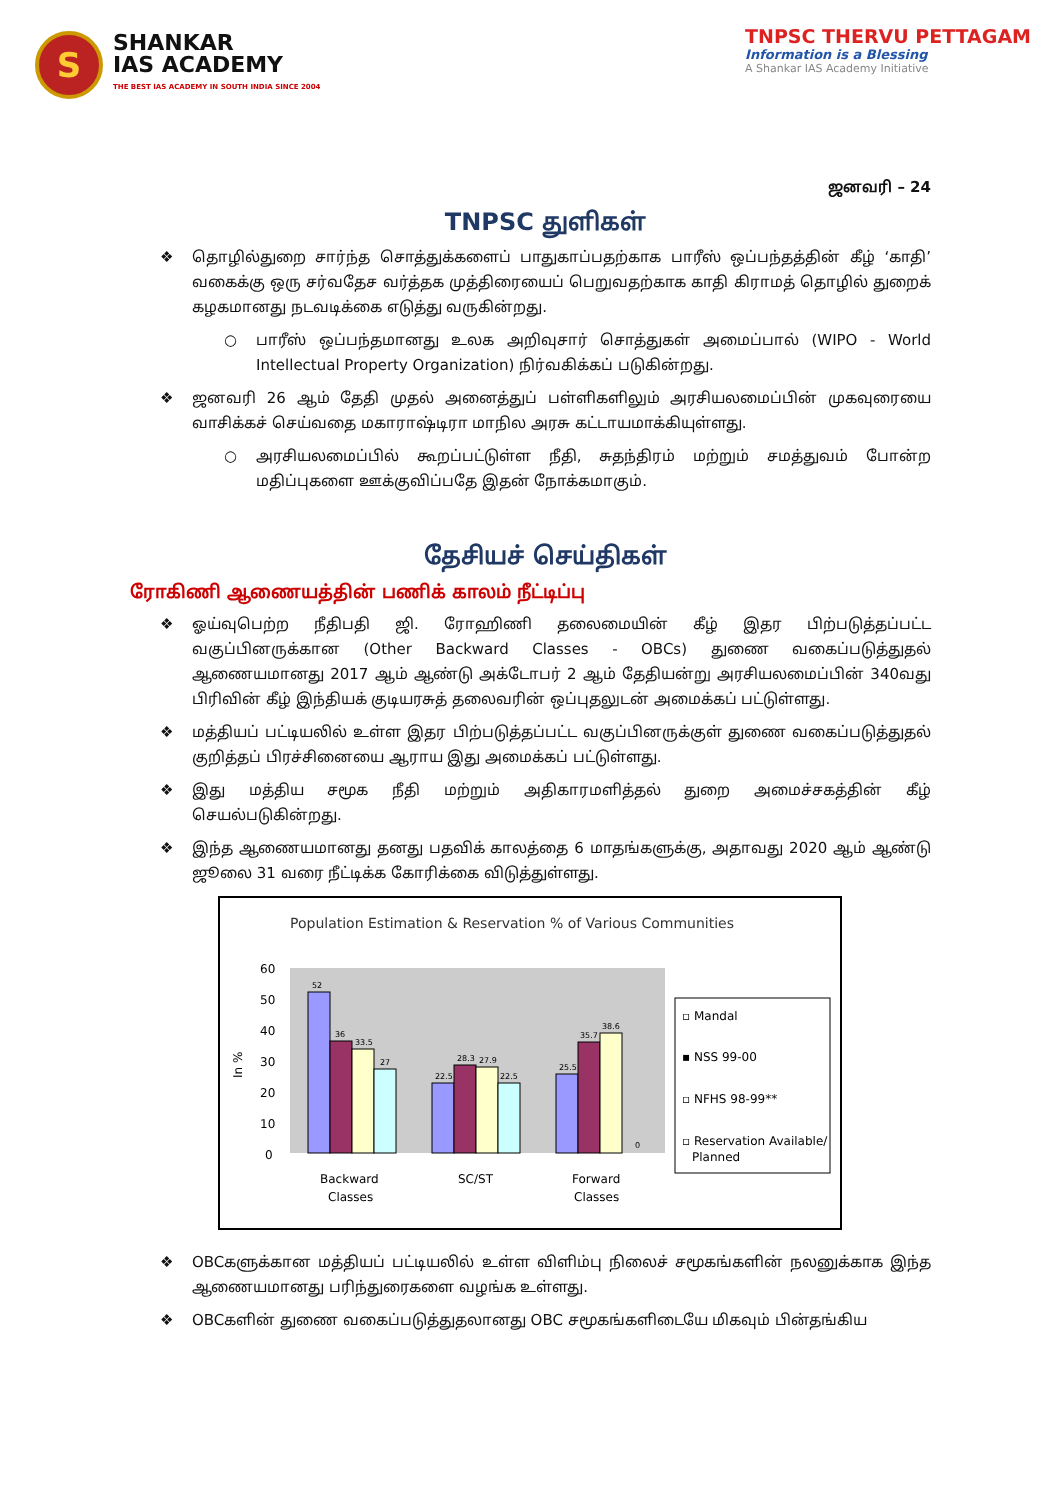S
SHANKAR
IAS ACADEMY
THE BEST IAS ACADEMY IN SOUTH INDIA SINCE 2004
TNPSC THERVU PETTAGAM
Information is a Blessing
A Shankar IAS Academy Initiative
ஜனவரி – 24
TNPSC துளிகள்
❖ தொழில்துறை சார்ந்த சொத்துக்களைப் பாதுகாப்பதற்காக பாரீஸ் ஒப்பந்தத்தின் கீழ் ‘காதி’ வகைக்கு ஒரு சர்வதேச வர்த்தக முத்திரையைப் பெறுவதற்காக காதி கிராமத் தொழில் துறைக் கழகமானது நடவடிக்கை எடுத்து வருகின்றது.
○ பாரீஸ் ஒப்பந்தமானது உலக அறிவுசார் சொத்துகள் அமைப்பால் (WIPO - World Intellectual Property Organization) நிர்வகிக்கப் படுகின்றது.
❖ ஜனவரி 26 ஆம் தேதி முதல் அனைத்துப் பள்ளிகளிலும் அரசியலமைப்பின் முகவுரையை வாசிக்கச் செய்வதை மகாராஷ்டிரா மாநில அரசு கட்டாயமாக்கியுள்ளது.
○ அரசியலமைப்பில் கூறப்பட்டுள்ள நீதி, சுதந்திரம் மற்றும் சமத்துவம் போன்ற மதிப்புகளை ஊக்குவிப்பதே இதன் நோக்கமாகும்.
தேசியச் செய்திகள்
ரோகிணி ஆணையத்தின் பணிக் காலம் நீட்டிப்பு
❖ ஓய்வுபெற்ற நீதிபதி ஜி. ரோஹிணி தலைமையின் கீழ் இதர பிற்படுத்தப்பட்ட வகுப்பினருக்கான (Other Backward Classes - OBCs) துணை வகைப்படுத்துதல் ஆணையமானது 2017 ஆம் ஆண்டு அக்டோபர் 2 ஆம் தேதியன்று அரசியலமைப்பின் 340வது பிரிவின் கீழ் இந்தியக் குடியரசுத் தலைவரின் ஒப்புதலுடன் அமைக்கப் பட்டுள்ளது.
❖ மத்தியப் பட்டியலில் உள்ள இதர பிற்படுத்தப்பட்ட வகுப்பினருக்குள் துணை வகைப்படுத்துதல் குறித்தப் பிரச்சினையை ஆராய இது அமைக்கப் பட்டுள்ளது.
❖ இது மத்திய சமூக நீதி மற்றும் அதிகாரமளித்தல் துறை அமைச்சகத்தின் கீழ் செயல்படுகின்றது.
❖ இந்த ஆணையமானது தனது பதவிக் காலத்தை 6 மாதங்களுக்கு, அதாவது 2020 ஆம் ஆண்டு ஜூலை 31 வரை நீட்டிக்க கோரிக்கை விடுத்துள்ளது.
Population Estimation & Reservation % of Various Communities
60
50
40
30
20
10
0
In %
52
36
33.5
27
22.5
28.3
27.9
22.5
25.5
35.7
38.6
0
Backward
Classes
SC/ST
Forward
Classes
▫ Mandal
▪ NSS 99-00
▫ NFHS 98-99**
▫ Reservation Available/
Planned
❖ OBCகளுக்கான மத்தியப் பட்டியலில் உள்ள விளிம்பு நிலைச் சமூகங்களின் நலனுக்காக இந்த ஆணையமானது பரிந்துரைகளை வழங்க உள்ளது.
❖ OBCகளின் துணை வகைப்படுத்துதலானது OBC சமூகங்களிடையே மிகவும் பின்தங்கிய